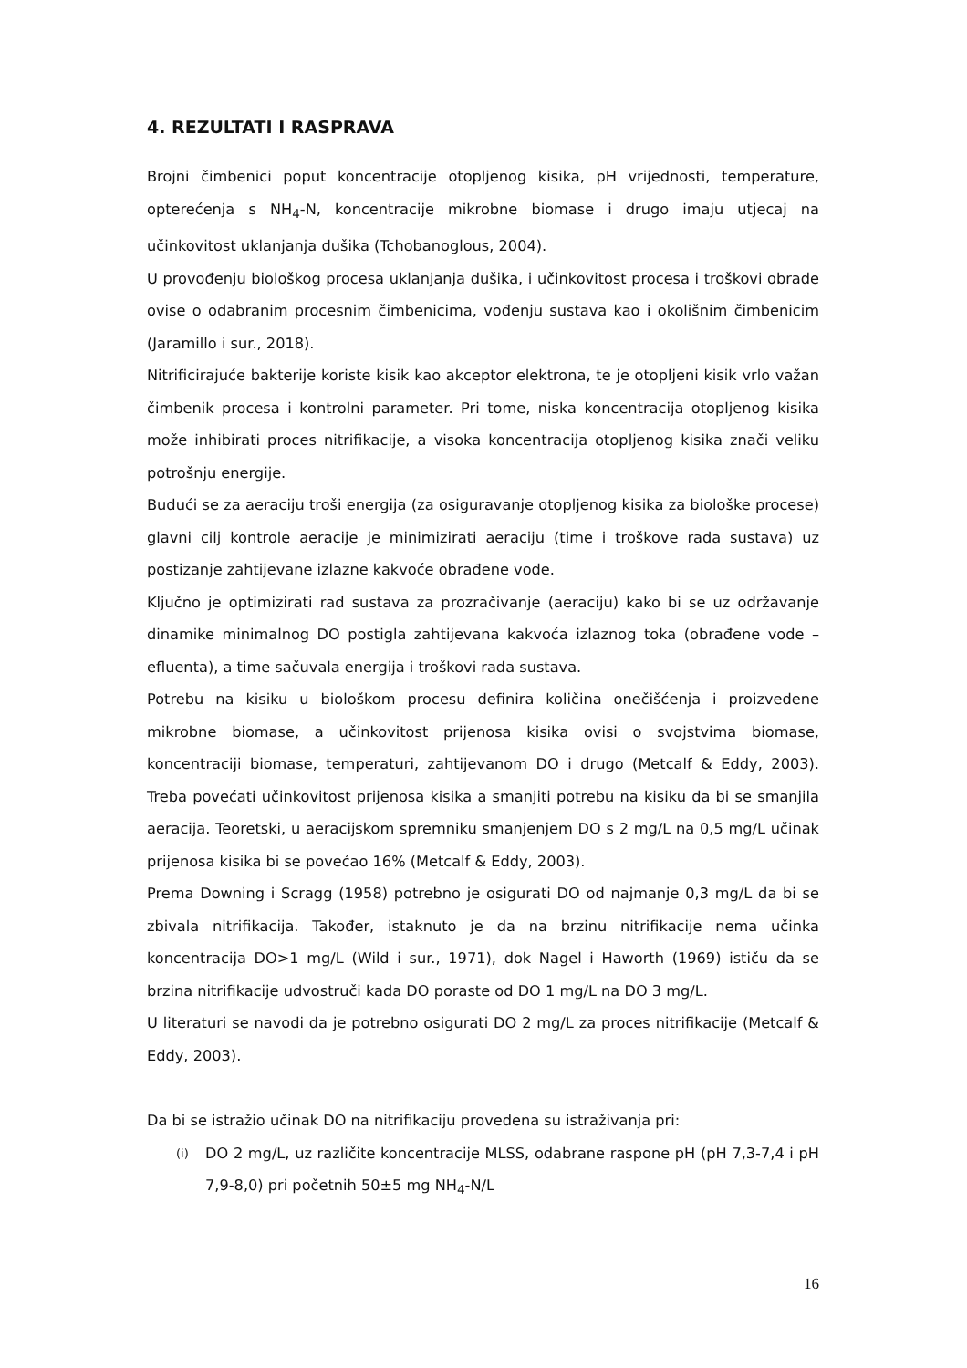4. REZULTATI I RASPRAVA
Brojni čimbenici poput koncentracije otopljenog kisika, pH vrijednosti, temperature, opterećenja s NH<sub>4</sub>-N, koncentracije mikrobne biomase i drugo imaju utjecaj na učinkovitost uklanjanja dušika (Tchobanoglous, 2004).
U provođenju biološkog procesa uklanjanja dušika, i učinkovitost procesa i troškovi obrade ovise o odabranim procesnim čimbenicima, vođenju sustava kao i okolišnim čimbenicim (Jaramillo i sur., 2018).
Nitrificirajuće bakterije koriste kisik kao akceptor elektrona, te je otopljeni kisik vrlo važan čimbenik procesa i kontrolni parameter. Pri tome, niska koncentracija otopljenog kisika može inhibirati proces nitrifikacije, a visoka koncentracija otopljenog kisika znači veliku potrošnju energije.
Budući se za aeraciju troši energija (za osiguravanje otopljenog kisika za biološke procese) glavni cilj kontrole aeracije je minimizirati aeraciju (time i troškove rada sustava) uz postizanje zahtijevane izlazne kakvoće obrađene vode.
Ključno je optimizirati rad sustava za prozračivanje (aeraciju) kako bi se uz održavanje dinamike minimalnog DO postigla zahtijevana kakvoća izlaznog toka (obrađene vode – efluenta), a time sačuvala energija i troškovi rada sustava.
Potrebu na kisiku u biološkom procesu definira količina onečišćenja i proizvedene mikrobne biomase, a učinkovitost prijenosa kisika ovisi o svojstvima biomase, koncentraciji biomase, temperaturi, zahtijevanom DO i drugo (Metcalf & Eddy, 2003). Treba povećati učinkovitost prijenosa kisika a smanjiti potrebu na kisiku da bi se smanjila aeracija. Teoretski, u aeracijskom spremniku smanjenjem DO s 2 mg/L na 0,5 mg/L učinak prijenosa kisika bi se povećao 16% (Metcalf & Eddy, 2003).
Prema Downing i Scragg (1958) potrebno je osigurati DO od najmanje 0,3 mg/L da bi se zbivala nitrifikacija. Također, istaknuto je da na brzinu nitrifikacije nema učinka koncentracija DO>1 mg/L (Wild i sur., 1971), dok Nagel i Haworth (1969) ističu da se brzina nitrifikacije udvostruči kada DO poraste od DO 1 mg/L na DO 3 mg/L.
U literaturi se navodi da je potrebno osigurati DO 2 mg/L za proces nitrifikacije (Metcalf & Eddy, 2003).
Da bi se istražio učinak DO na nitrifikaciju provedena su istraživanja pri:
(i) DO 2 mg/L, uz različite koncentracije MLSS, odabrane raspone pH (pH 7,3-7,4 i pH 7,9-8,0) pri početnih 50±5 mg NH<sub>4</sub>-N/L
16